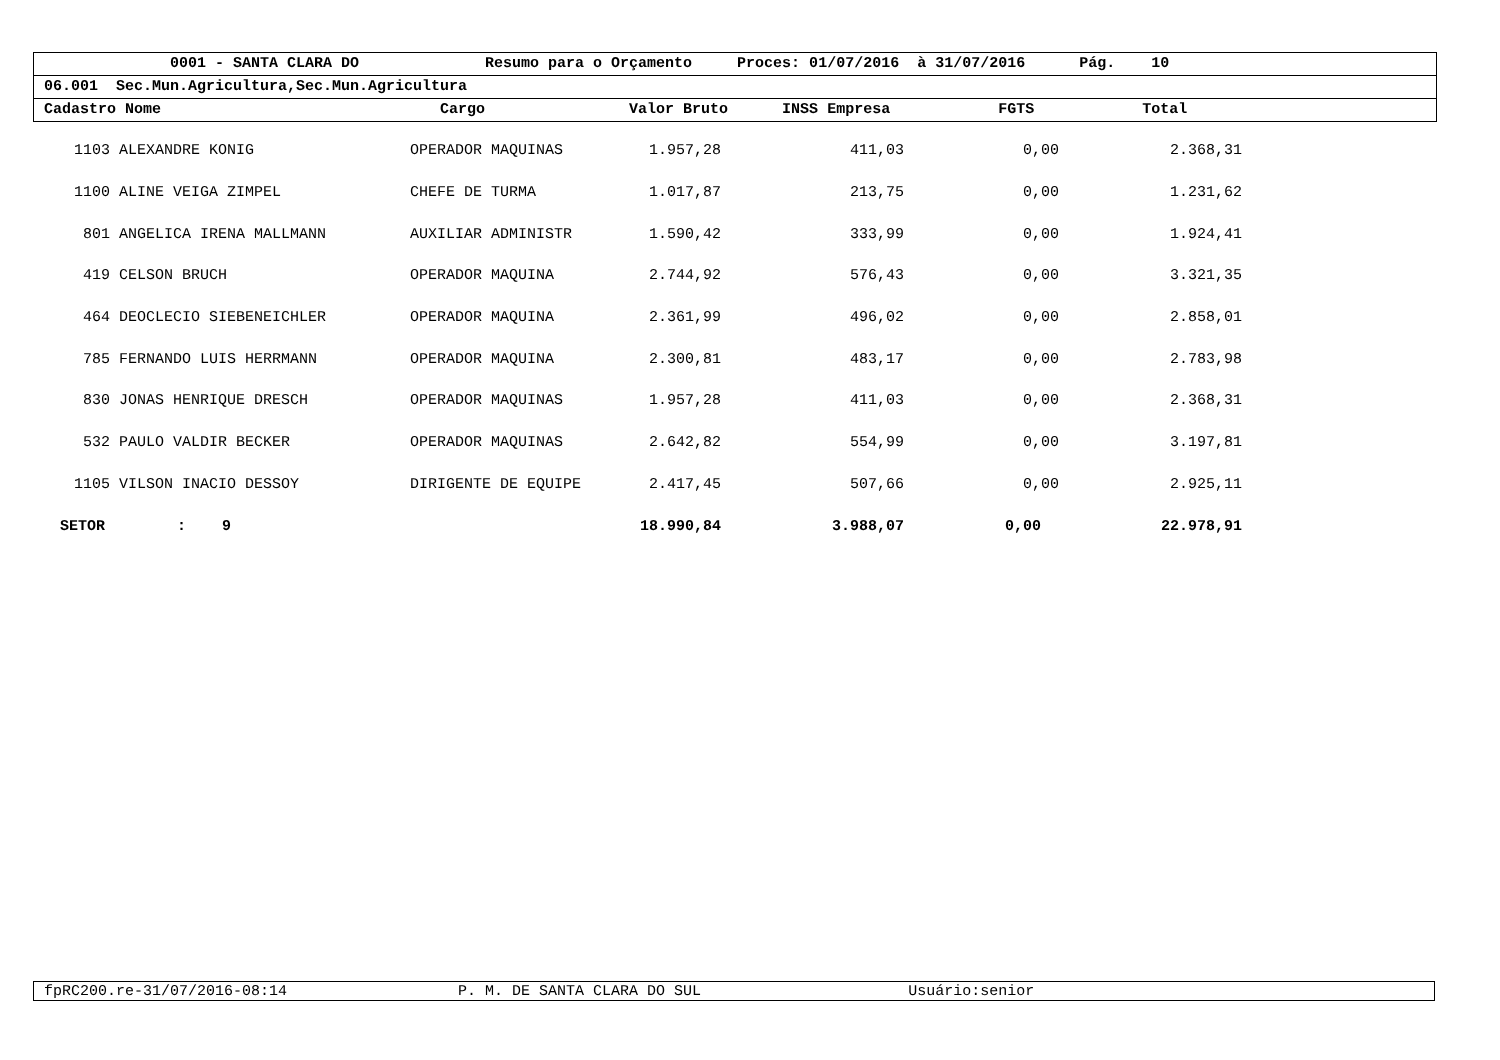0001 - SANTA CLARA DO Resumo para o Orçamento Proces: 01/07/2016 à 31/07/2016 Pág. 10
06.001 Sec.Mun.Agricultura,Sec.Mun.Agricultura
Cadastro Nome Cargo Valor Bruto INSS Empresa FGTS Total
| 1103 | ALEXANDRE KONIG | OPERADOR MAQUINAS | 1.957,28 | 411,03 | 0,00 | 2.368,31 |
| 1100 | ALINE VEIGA ZIMPEL | CHEFE DE TURMA | 1.017,87 | 213,75 | 0,00 | 1.231,62 |
| 801 | ANGELICA IRENA MALLMANN | AUXILIAR ADMINISTR | 1.590,42 | 333,99 | 0,00 | 1.924,41 |
| 419 | CELSON BRUCH | OPERADOR MAQUINA | 2.744,92 | 576,43 | 0,00 | 3.321,35 |
| 464 | DEOCLECIO SIEBENEICHLER | OPERADOR MAQUINA | 2.361,99 | 496,02 | 0,00 | 2.858,01 |
| 785 | FERNANDO LUIS HERRMANN | OPERADOR MAQUINA | 2.300,81 | 483,17 | 0,00 | 2.783,98 |
| 830 | JONAS HENRIQUE DRESCH | OPERADOR MAQUINAS | 1.957,28 | 411,03 | 0,00 | 2.368,31 |
| 532 | PAULO VALDIR BECKER | OPERADOR MAQUINAS | 2.642,82 | 554,99 | 0,00 | 3.197,81 |
| 1105 | VILSON INACIO DESSOY | DIRIGENTE DE EQUIPE | 2.417,45 | 507,66 | 0,00 | 2.925,11 |
| SETOR : 9 | | | 18.990,84 | 3.988,07 | 0,00 | 22.978,91 |
fpRC200.re-31/07/2016-08:14 P. M. DE SANTA CLARA DO SUL Usuário:senior